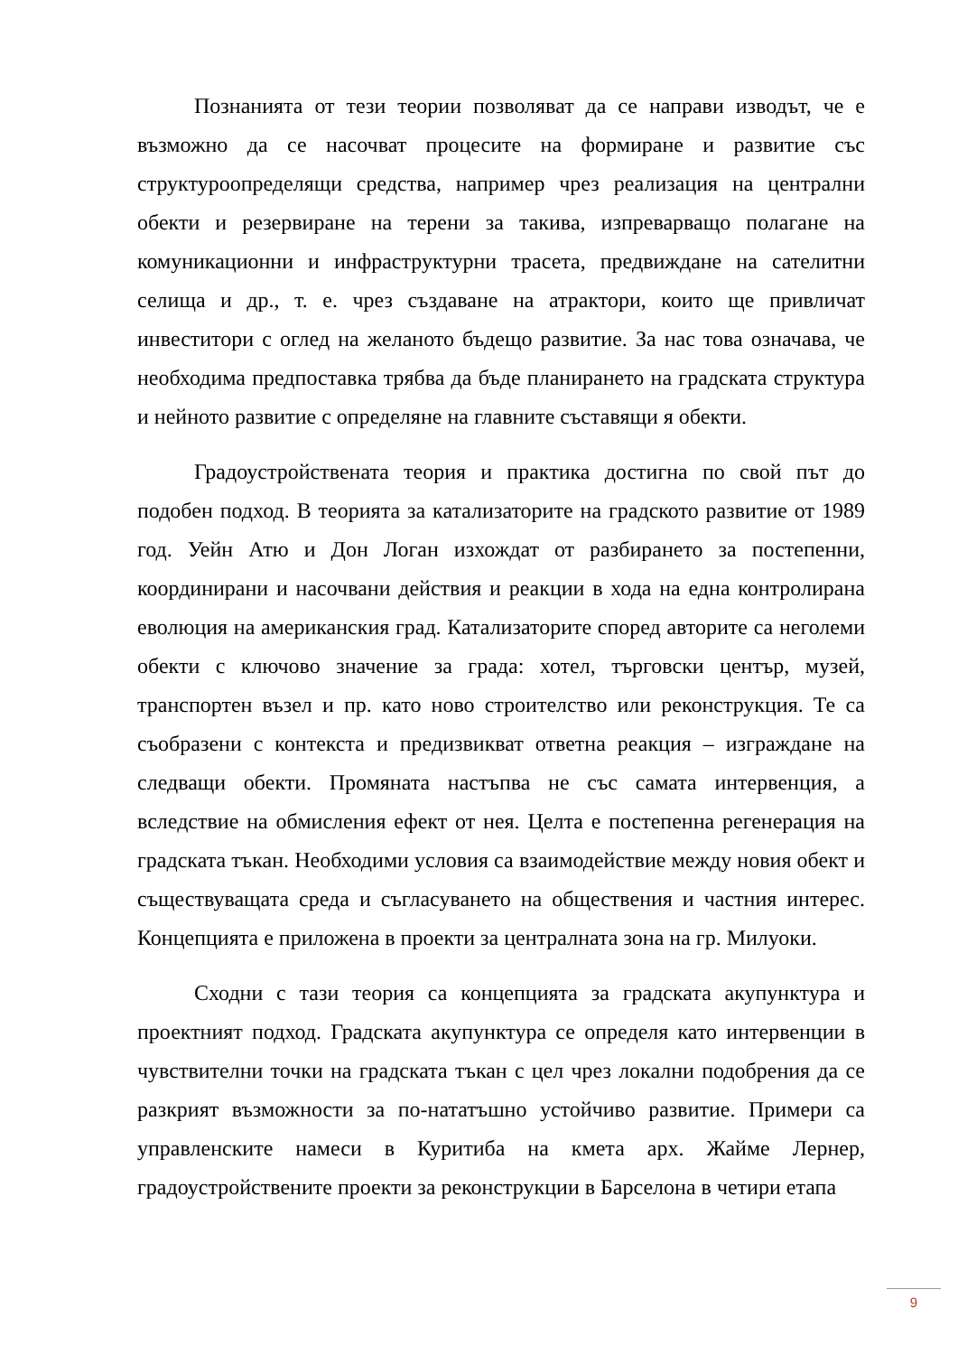Познанията от тези теории позволяват да се направи изводът, че е възможно да се насочват процесите на формиране и развитие със структуроопределящи средства, например чрез реализация на централни обекти и резервиране на терени за такива, изпреварващо полагане на комуникационни и инфраструктурни трасета, предвиждане на сателитни селища и др., т. е. чрез създаване на атрактори, които ще привличат инвеститори с оглед на желаното бъдещо развитие. За нас това означава, че необходима предпоставка трябва да бъде планирането на градската структура и нейното развитие с определяне на главните съставящи я обекти.
Градоустройствената теория и практика достигна по свой път до подобен подход. В теорията за катализаторите на градското развитие от 1989 год. Уейн Атю и Дон Логан изхождат от разбирането за постепенни, координирани и насочвани действия и реакции в хода на една контролирана еволюция на американския град. Катализаторите според авторите са неголеми обекти с ключово значение за града: хотел, търговски център, музей, транспортен възел и пр. като ново строителство или реконструкция. Те са съобразени с контекста и предизвикват ответна реакция – изграждане на следващи обекти. Промяната настъпва не със самата интервенция, а вследствие на обмисления ефект от нея. Целта е постепенна регенерация на градската тъкан. Необходими условия са взаимодействие между новия обект и съществуващата среда и съгласуването на обществения и частния интерес. Концепцията е приложена в проекти за централната зона на гр. Милуоки.
Сходни с тази теория са концепцията за градската акупунктура и проектният подход. Градската акупунктура се определя като интервенции в чувствителни точки на градската тъкан с цел чрез локални подобрения да се разкрият възможности за по-нататъшно устойчиво развитие. Примери са управленските намеси в Куритиба на кмета арх. Жайме Лернер, градоустройствените проекти за реконструкции в Барселона в четири етапа
9